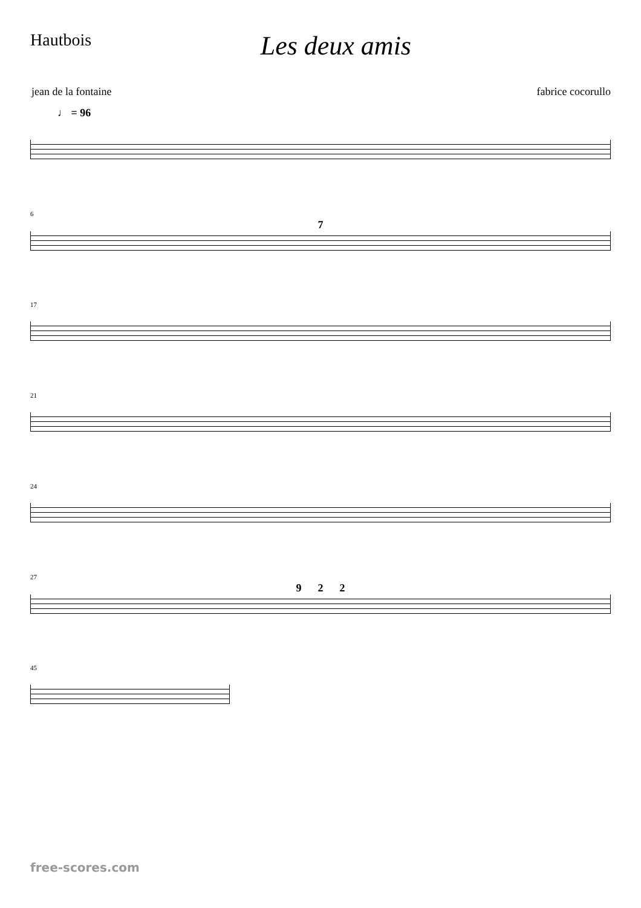Hautbois
Les deux amis
jean de la fontaine fabrice cocorullo
♩ = 96
6
7
17
21
24
27
9 2 2
45
free-scores.com